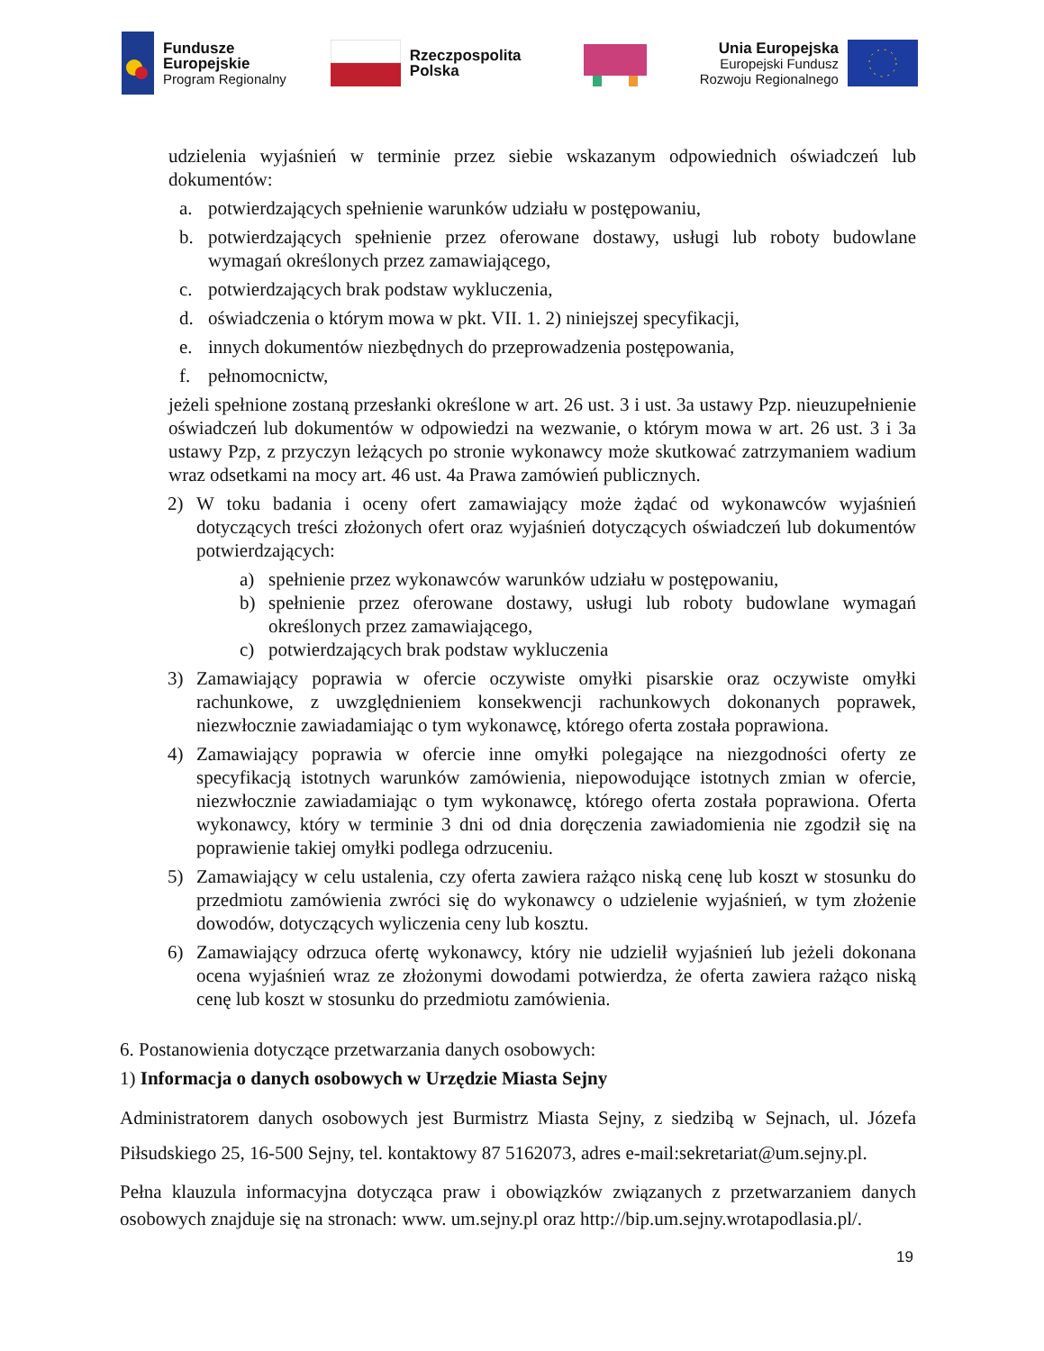Fundusze
Europejskie
Program Regionalny
Rzeczpospolita
Polska
Unia Europejska
Europejski Fundusz
Rozwoju Regionalnego
udzielenia wyjaśnień w terminie przez siebie wskazanym odpowiednich oświadczeń lub dokumentów:
a. potwierdzających spełnienie warunków udziału w postępowaniu,
b. potwierdzających spełnienie przez oferowane dostawy, usługi lub roboty budowlane wymagań określonych przez zamawiającego,
c. potwierdzających brak podstaw wykluczenia,
d. oświadczenia o którym mowa w pkt. VII. 1. 2) niniejszej specyfikacji,
e. innych dokumentów niezbędnych do przeprowadzenia postępowania,
f. pełnomocnictw,
jeżeli spełnione zostaną przesłanki określone w art. 26 ust. 3 i ust. 3a ustawy Pzp. nieuzupełnienie oświadczeń lub dokumentów w odpowiedzi na wezwanie, o którym mowa w art. 26 ust. 3 i 3a ustawy Pzp, z przyczyn leżących po stronie wykonawcy może skutkować zatrzymaniem wadium wraz odsetkami na mocy art. 46 ust. 4a Prawa zamówień publicznych.
2) W toku badania i oceny ofert zamawiający może żądać od wykonawców wyjaśnień dotyczących treści złożonych ofert oraz wyjaśnień dotyczących oświadczeń lub dokumentów potwierdzających:
a) spełnienie przez wykonawców warunków udziału w postępowaniu,
b) spełnienie przez oferowane dostawy, usługi lub roboty budowlane wymagań określonych przez zamawiającego,
c) potwierdzających brak podstaw wykluczenia
3) Zamawiający poprawia w ofercie oczywiste omyłki pisarskie oraz oczywiste omyłki rachunkowe, z uwzględnieniem konsekwencji rachunkowych dokonanych poprawek, niezwłocznie zawiadamiając o tym wykonawcę, którego oferta została poprawiona.
4) Zamawiający poprawia w ofercie inne omyłki polegające na niezgodności oferty ze specyfikacją istotnych warunków zamówienia, niepowodujące istotnych zmian w ofercie, niezwłocznie zawiadamiając o tym wykonawcę, którego oferta została poprawiona. Oferta wykonawcy, który w terminie 3 dni od dnia doręczenia zawiadomienia nie zgodził się na poprawienie takiej omyłki podlega odrzuceniu.
5) Zamawiający w celu ustalenia, czy oferta zawiera rażąco niską cenę lub koszt w stosunku do przedmiotu zamówienia zwróci się do wykonawcy o udzielenie wyjaśnień, w tym złożenie dowodów, dotyczących wyliczenia ceny lub kosztu.
6) Zamawiający odrzuca ofertę wykonawcy, który nie udzielił wyjaśnień lub jeżeli dokonana ocena wyjaśnień wraz ze złożonymi dowodami potwierdza, że oferta zawiera rażąco niską cenę lub koszt w stosunku do przedmiotu zamówienia.
6. Postanowienia dotyczące przetwarzania danych osobowych:
1) Informacja o danych osobowych w Urzędzie Miasta Sejny
Administratorem danych osobowych jest Burmistrz Miasta Sejny, z siedzibą w Sejnach, ul. Józefa Piłsudskiego 25, 16-500 Sejny, tel. kontaktowy 87 5162073, adres e-mail:sekretariat@um.sejny.pl.
Pełna klauzula informacyjna dotycząca praw i obowiązków związanych z przetwarzaniem danych osobowych znajduje się na stronach: www. um.sejny.pl oraz http://bip.um.sejny.wrotapodlasia.pl/.
19